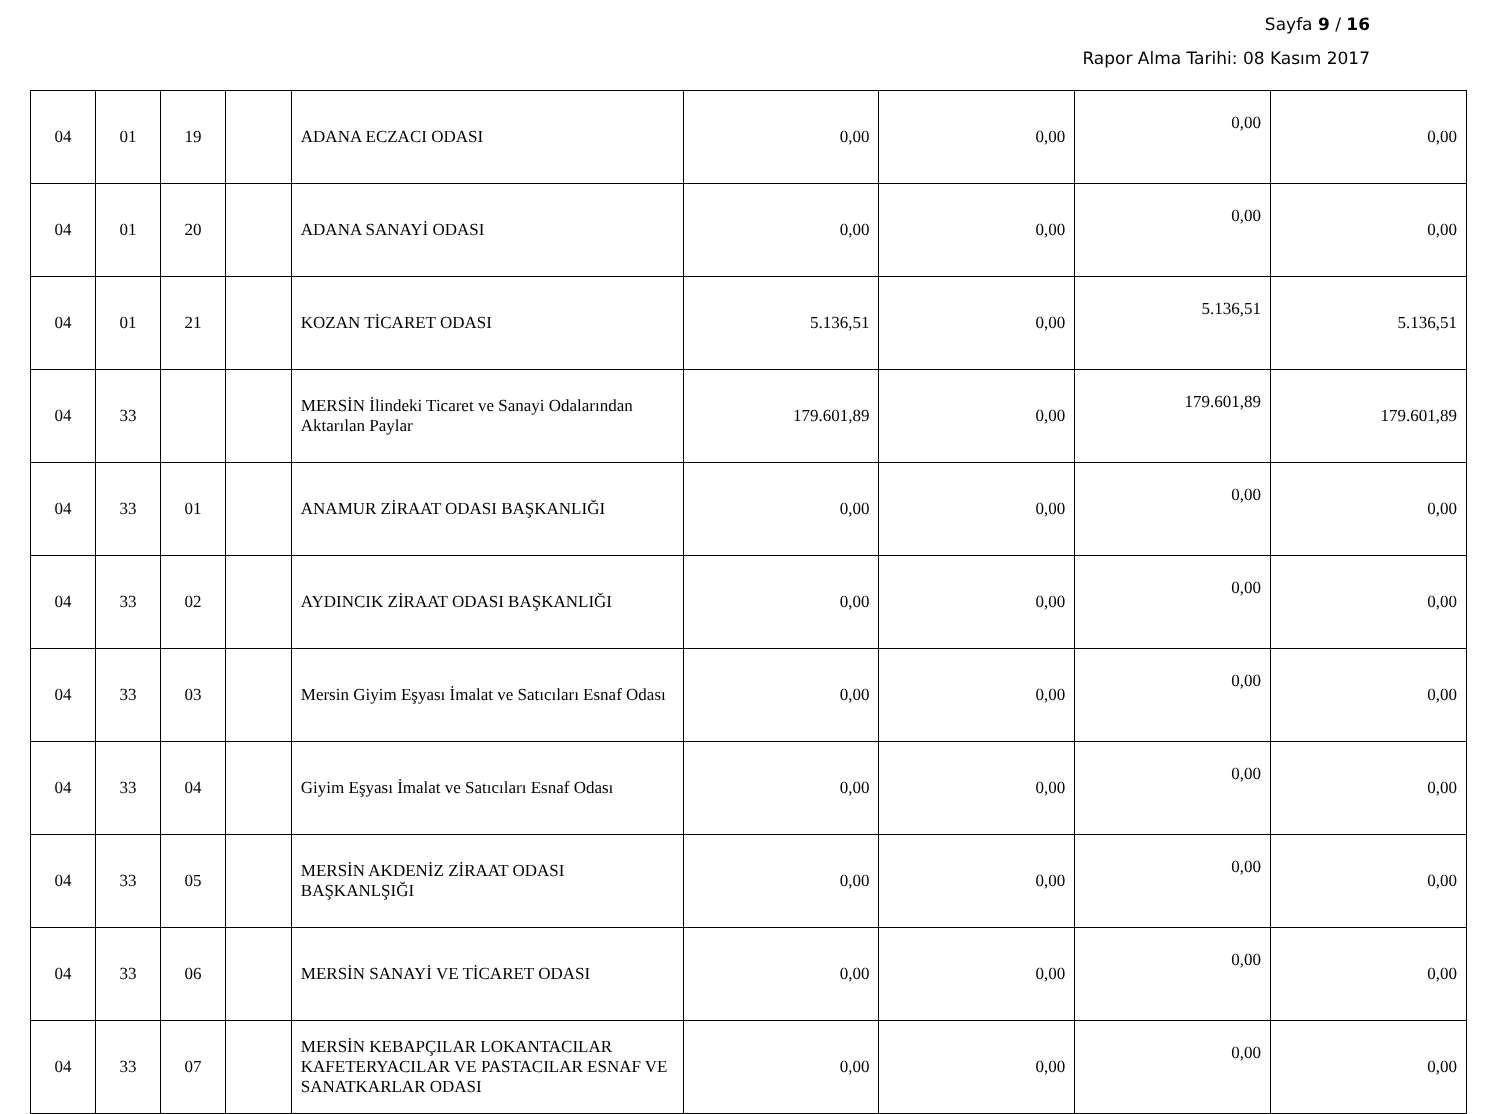Sayfa 9 / 16
Rapor Alma Tarihi: 08 Kasım 2017
| 04 | 01 | 19 | | ADANA ECZACI ODASI | 0,00 | 0,00 | 0,00 | 0,00 |
| 04 | 01 | 20 | | ADANA SANAYİ ODASI | 0,00 | 0,00 | 0,00 | 0,00 |
| 04 | 01 | 21 | | KOZAN TİCARET ODASI | 5.136,51 | 0,00 | 5.136,51 | 5.136,51 |
| 04 | 33 | | | MERSİN İlindeki Ticaret ve Sanayi Odalarından Aktarılan Paylar | 179.601,89 | 0,00 | 179.601,89 | 179.601,89 |
| 04 | 33 | 01 | | ANAMUR ZİRAAT ODASI BAŞKANLIĞI | 0,00 | 0,00 | 0,00 | 0,00 |
| 04 | 33 | 02 | | AYDINCIK ZİRAAT ODASI BAŞKANLIĞI | 0,00 | 0,00 | 0,00 | 0,00 |
| 04 | 33 | 03 | | Mersin Giyim Eşyası İmalat ve Satıcıları Esnaf Odası | 0,00 | 0,00 | 0,00 | 0,00 |
| 04 | 33 | 04 | | Giyim Eşyası İmalat ve Satıcıları Esnaf Odası | 0,00 | 0,00 | 0,00 | 0,00 |
| 04 | 33 | 05 | | MERSİN AKDENİZ ZİRAAT ODASI BAŞKANLŞIĞI | 0,00 | 0,00 | 0,00 | 0,00 |
| 04 | 33 | 06 | | MERSİN SANAYİ VE TİCARET ODASI | 0,00 | 0,00 | 0,00 | 0,00 |
| 04 | 33 | 07 | | MERSİN KEBAPÇILAR LOKANTACILAR KAFETERYACILAR VE PASTACILAR ESNAF VE SANATKARLAR ODASI | 0,00 | 0,00 | 0,00 | 0,00 |